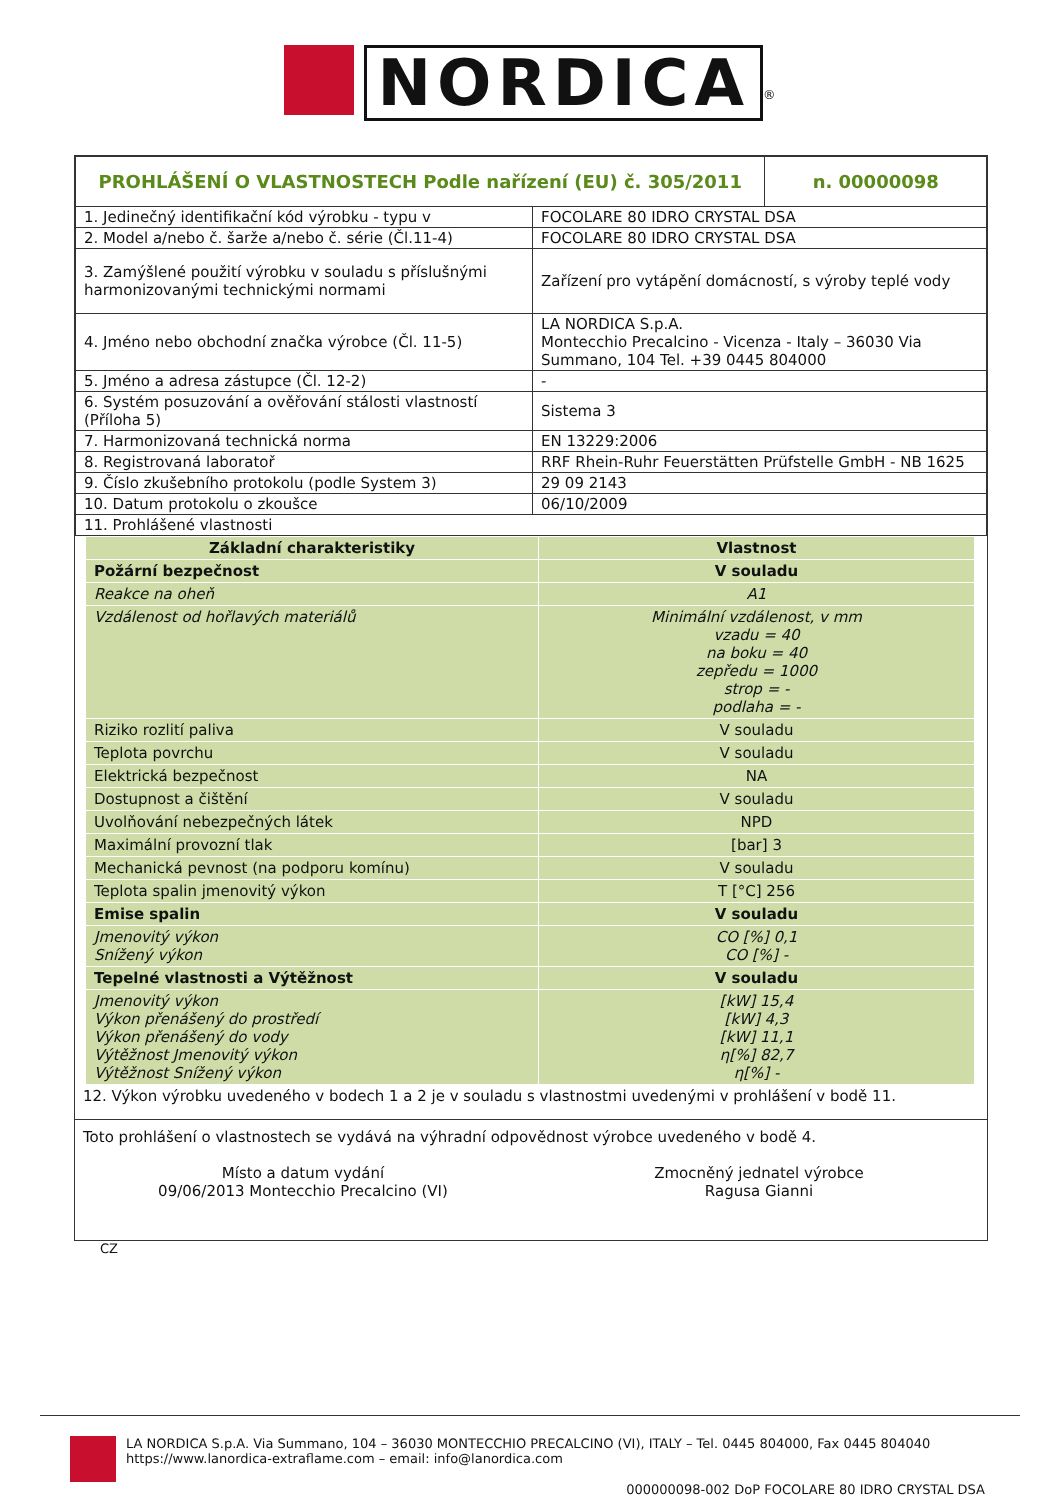NORDICA<sup>®</sup>
| PROHLÁŠENÍ O VLASTNOSTECH Podle nařízení (EU) č. 305/2011 | | n. 00000098 |
| 1. Jedinečný identifikační kód výrobku - typu v | FOCOLARE 80 IDRO CRYSTAL DSA | |
| 2. Model a/nebo č. šarže a/nebo č. série (Čl.11-4) | FOCOLARE 80 IDRO CRYSTAL DSA | |
| 3. Zamýšlené použití výrobku v souladu s příslušnými harmonizovanými technickými normami | Zařízení pro vytápění domácností, s výroby teplé vody | |
| 4. Jméno nebo obchodní značka výrobce (Čl. 11-5) | LA NORDICA S.p.A. Montecchio Precalcino - Vicenza - Italy – 36030 Via Summano, 104 Tel. +39 0445 804000 | |
| 5. Jméno a adresa zástupce (Čl. 12-2) | - | |
| 6. Systém posuzování a ověřování stálosti vlastností (Příloha 5) | Sistema 3 | |
| 7. Harmonizovaná technická norma | EN 13229:2006 | |
| 8. Registrovaná laboratoř | RRF Rhein-Ruhr Feuerstätten Prüfstelle GmbH - NB 1625 | |
| 9. Číslo zkušebního protokolu (podle System 3) | 29 09 2143 | |
| 10. Datum protokolu o zkoušce | 06/10/2009 | |
| 11. Prohlášené vlastnosti | | |
| Základní charakteristiky | Vlastnost |
| --- | --- |
| Požární bezpečnost | V souladu |
| Reakce na oheň | A1 |
| Vzdálenost od hořlavých materiálů | Minimální vzdálenost, v mm vzadu = 40 na boku = 40 zepředu = 1000 strop = - podlaha = - |
| Riziko rozlití paliva | V souladu |
| Teplota povrchu | V souladu |
| Elektrická bezpečnost | NA |
| Dostupnost a čištění | V souladu |
| Uvolňování nebezpečných látek | NPD |
| Maximální provozní tlak | [bar] 3 |
| Mechanická pevnost (na podporu komínu) | V souladu |
| Teplota spalin jmenovitý výkon | T [°C] 256 |
| Emise spalin | V souladu |
| Jmenovitý výkon Snížený výkon | CO [%] 0,1 CO [%] - |
| Tepelné vlastnosti a Výtěžnost | V souladu |
| Jmenovitý výkon Výkon přenášený do prostředí Výkon přenášený do vody Výtěžnost Jmenovitý výkon Výtěžnost Snížený výkon | [kW] 15,4 [kW] 4,3 [kW] 11,1 η[%] 82,7 η[%] - |
12. Výkon výrobku uvedeného v bodech 1 a 2 je v souladu s vlastnostmi uvedenými v prohlášení v bodě 11.
Toto prohlášení o vlastnostech se vydává na výhradní odpovědnost výrobce uvedeného v bodě 4.
Místo a datum vydání
09/06/2013 Montecchio Precalcino (VI)
Zmocněný jednatel výrobce
Ragusa Gianni
CZ
LA NORDICA S.p.A. Via Summano, 104 – 36030 MONTECCHIO PRECALCINO (VI), ITALY – Tel. 0445 804000, Fax 0445 804040
https://www.lanordica-extraflame.com – email: info@lanordica.com
000000098-002 DoP FOCOLARE 80 IDRO CRYSTAL DSA